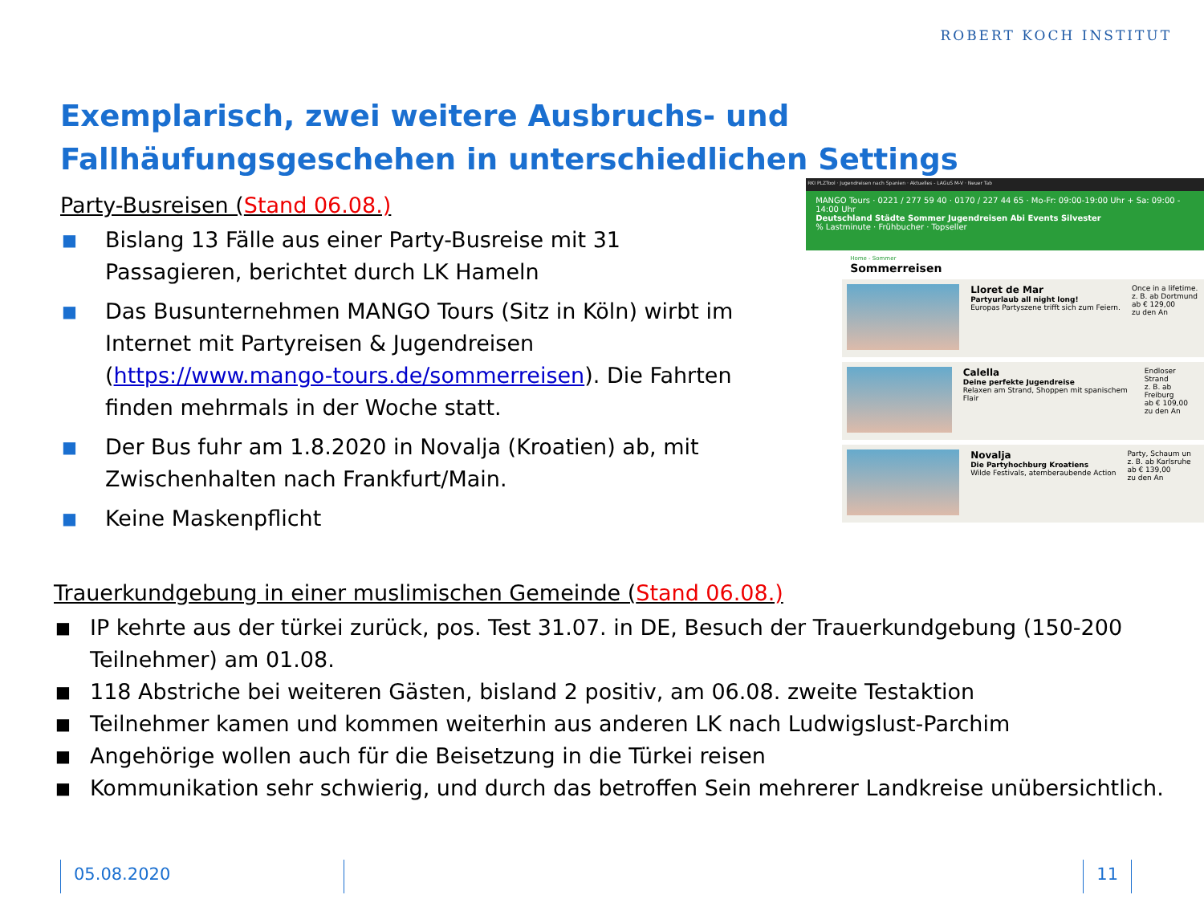ROBERT KOCH INSTITUT
Exemplarisch, zwei weitere Ausbruchs- und Fallhäufungsgeschehen in unterschiedlichen Settings
Party-Busreisen (Stand 06.08.)
■ Bislang 13 Fälle aus einer Party-Busreise mit 31 Passagieren, berichtet durch LK Hameln
■ Das Busunternehmen MANGO Tours (Sitz in Köln) wirbt im Internet mit Partyreisen & Jugendreisen (https://www.mango-tours.de/sommerreisen). Die Fahrten finden mehrmals in der Woche statt.
■ Der Bus fuhr am 1.8.2020 in Novalja (Kroatien) ab, mit Zwischenhalten nach Frankfurt/Main.
■ Keine Maskenpflicht
RKI PLZTool · Jugendreisen nach Spanien · Aktuelles - LAGuS M-V · Neuer Tab
MANGO Tours · 0221 / 277 59 40 · 0170 / 227 44 65 · Mo-Fr: 09:00-19:00 Uhr + Sa: 09:00 - 14:00 Uhr
Deutschland Städte Sommer Jugendreisen Abi Events Silvester
% Lastminute · Frühbucher · Topseller
Home - Sommer
Sommerreisen
Lloret de Mar
Partyurlaub all night long!
Europas Partyszene trifft sich zum Feiern.
Once in a lifetime.
z. B. ab Dortmund
ab € 129,00
zu den An
Calella
Deine perfekte Jugendreise
Relaxen am Strand, Shoppen mit spanischem Flair
Endloser Strand
z. B. ab Freiburg
ab € 109,00
zu den An
Novalja
Die Partyhochburg Kroatiens
Wilde Festivals, atemberaubende Action
Party, Schaum un
z. B. ab Karlsruhe
ab € 139,00
zu den An
Trauerkundgebung in einer muslimischen Gemeinde (Stand 06.08.)
■ IP kehrte aus der türkei zurück, pos. Test 31.07. in DE, Besuch der Trauerkundgebung (150-200 Teilnehmer) am 01.08.
■ 118 Abstriche bei weiteren Gästen, bisland 2 positiv, am 06.08. zweite Testaktion
■ Teilnehmer kamen und kommen weiterhin aus anderen LK nach Ludwigslust-Parchim
■ Angehörige wollen auch für die Beisetzung in die Türkei reisen
■ Kommunikation sehr schwierig, und durch das betroffen Sein mehrerer Landkreise unübersichtlich.
05.08.2020 11